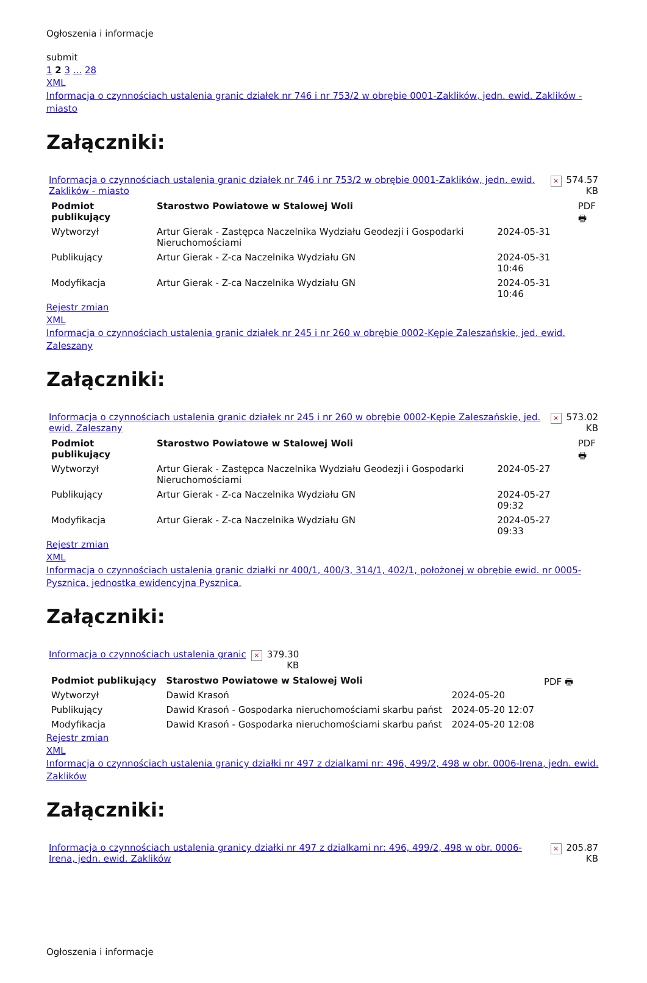Ogłoszenia i informacje
submit
1 2 3 ... 28
XML
Informacja o czynnościach ustalenia granic działek nr 746 i nr 753/2 w obrębie 0001-Zaklików, jedn. ewid. Zaklików - miasto
Załączniki:
| Informacja o czynnościach ustalenia granic działek nr 746 i nr 753/2 w obrębie 0001-Zaklików, jedn. ewid. Zaklików - miasto | × | 574.57 KB |
| Podmiot publikujący | Starostwo Powiatowe w Stalowej Woli | | PDF 🖶 |
| Wytworzył | Artur Gierak - Zastępca Naczelnika Wydziału Geodezji i Gospodarki Nieruchomościami | 2024-05-31 | |
| Publikujący | Artur Gierak - Z-ca Naczelnika Wydziału GN | 2024-05-31 10:46 | |
| Modyfikacja | Artur Gierak - Z-ca Naczelnika Wydziału GN | 2024-05-31 10:46 | |
Rejestr zmian
XML
Informacja o czynnościach ustalenia granic działek nr 245 i nr 260 w obrębie 0002-Kępie Zaleszańskie, jed. ewid. Zaleszany
Załączniki:
| Informacja o czynnościach ustalenia granic działek nr 245 i nr 260 w obrębie 0002-Kępie Zaleszańskie, jed. ewid. Zaleszany | × | 573.02 KB |
| Podmiot publikujący | Starostwo Powiatowe w Stalowej Woli | | PDF 🖶 |
| Wytworzył | Artur Gierak - Zastępca Naczelnika Wydziału Geodezji i Gospodarki Nieruchomościami | 2024-05-27 | |
| Publikujący | Artur Gierak - Z-ca Naczelnika Wydziału GN | 2024-05-27 09:32 | |
| Modyfikacja | Artur Gierak - Z-ca Naczelnika Wydziału GN | 2024-05-27 09:33 | |
Rejestr zmian
XML
Informacja o czynnościach ustalenia granic działki nr 400/1, 400/3, 314/1, 402/1, położonej w obrębie ewid. nr 0005-Pysznica, jednostka ewidencyjna Pysznica.
Załączniki:
| Informacja o czynnościach ustalenia granic | × | 379.30 KB |
| Podmiot publikujący | Starostwo Powiatowe w Stalowej Woli | | PDF 🖶 |
| Wytworzył | Dawid Krasoń | 2024-05-20 | |
| Publikujący | Dawid Krasoń - Gospodarka nieruchomościami skarbu państ | 2024-05-20 12:07 | |
| Modyfikacja | Dawid Krasoń - Gospodarka nieruchomościami skarbu państ | 2024-05-20 12:08 | |
Rejestr zmian
XML
Informacja o czynnościach ustalenia granicy działki nr 497 z dzialkami nr: 496, 499/2, 498 w obr. 0006-Irena, jedn. ewid. Zaklików
Załączniki:
| Informacja o czynnościach ustalenia granicy działki nr 497 z dzialkami nr: 496, 499/2, 498 w obr. 0006-Irena, jedn. ewid. Zaklików | × | 205.87 KB |
Ogłoszenia i informacje